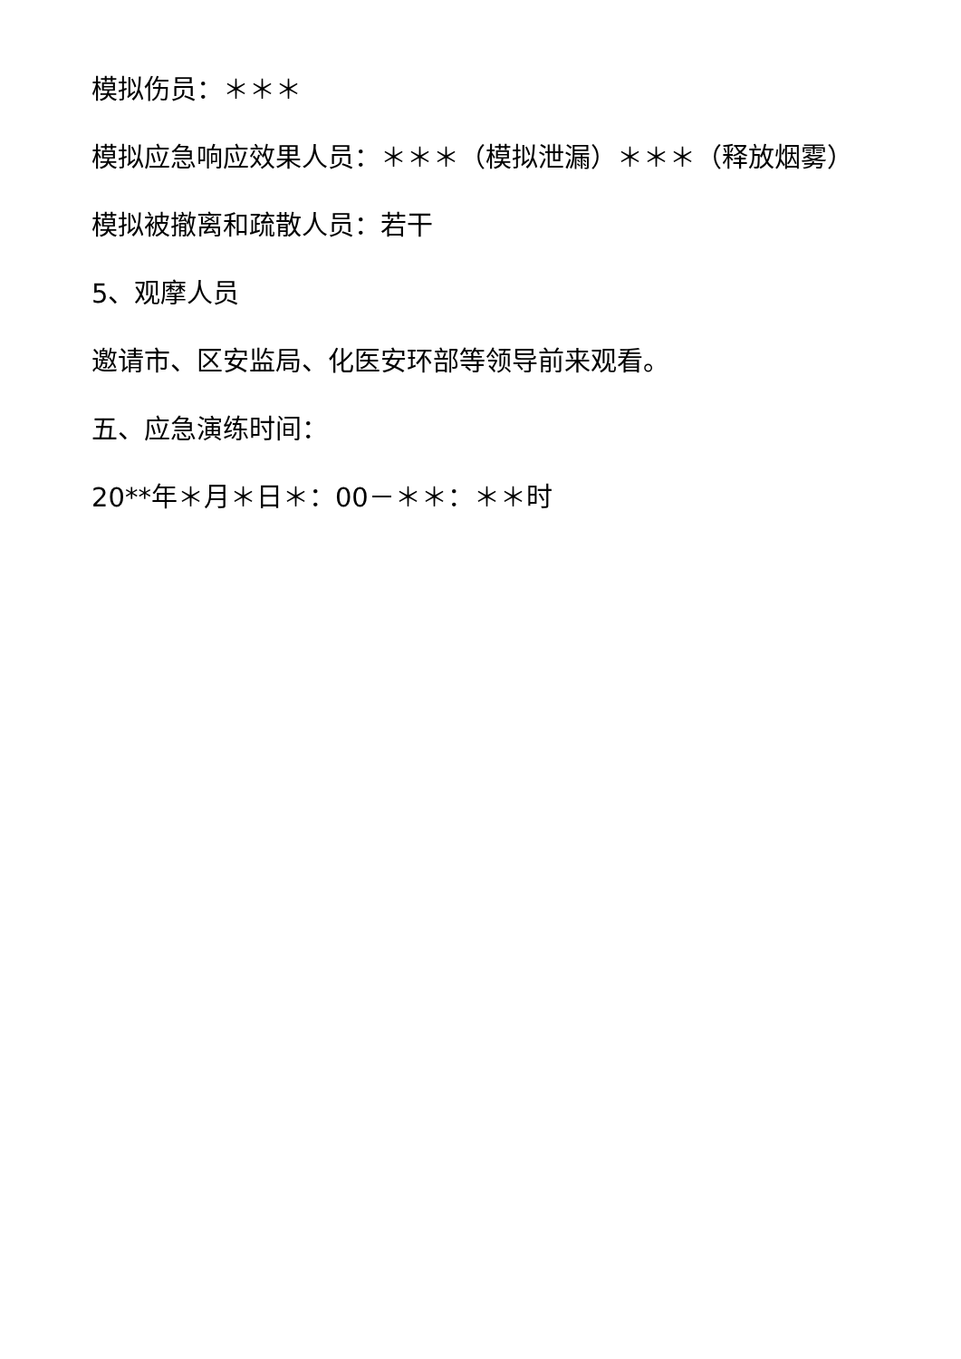模拟伤员：＊＊＊
模拟应急响应效果人员：＊＊＊（模拟泄漏）＊＊＊（释放烟雾）
模拟被撤离和疏散人员：若干
5、观摩人员
邀请市、区安监局、化医安环部等领导前来观看。
五、应急演练时间：
20**年＊月＊日＊：00－＊＊：＊＊时